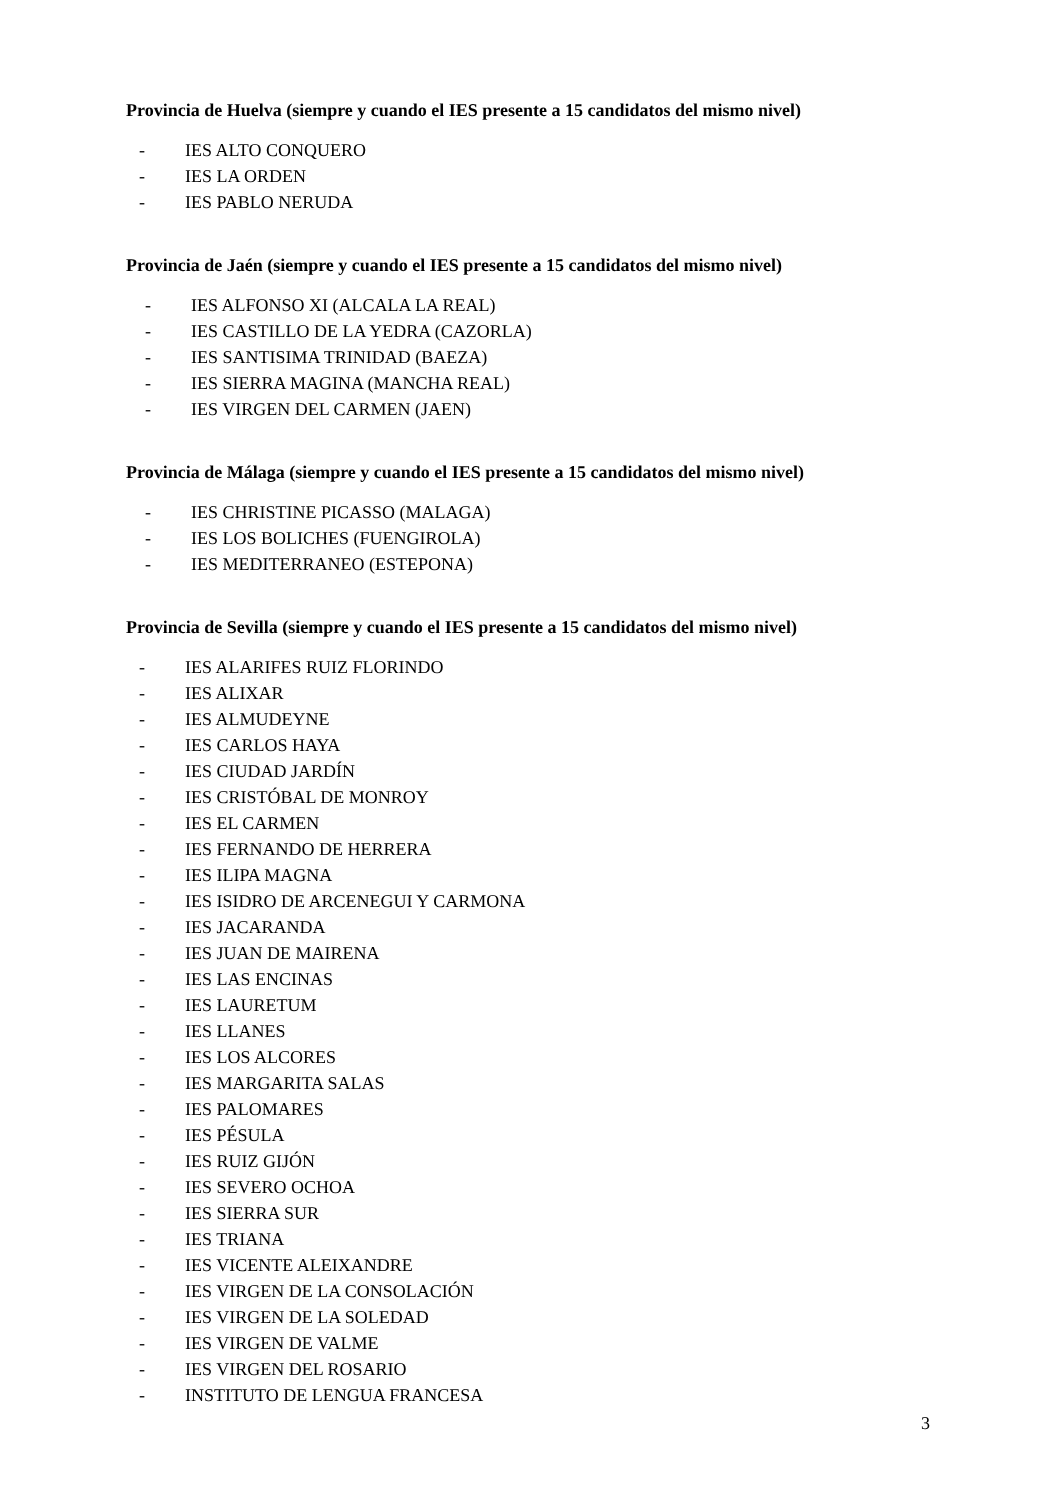Provincia de Huelva (siempre y cuando el IES presente a 15 candidatos del mismo nivel)
- IES ALTO CONQUERO
- IES LA ORDEN
- IES PABLO NERUDA
Provincia de Jaén (siempre y cuando el IES presente a 15 candidatos del mismo nivel)
- IES ALFONSO XI (ALCALA LA REAL)
- IES CASTILLO DE LA YEDRA (CAZORLA)
- IES SANTISIMA TRINIDAD (BAEZA)
- IES SIERRA MAGINA (MANCHA REAL)
- IES VIRGEN DEL CARMEN (JAEN)
Provincia de Málaga (siempre y cuando el IES presente a 15 candidatos del mismo nivel)
- IES CHRISTINE PICASSO (MALAGA)
- IES LOS BOLICHES (FUENGIROLA)
- IES MEDITERRANEO (ESTEPONA)
Provincia de Sevilla (siempre y cuando el IES presente a 15 candidatos del mismo nivel)
- IES ALARIFES RUIZ FLORINDO
- IES ALIXAR
- IES ALMUDEYNE
- IES CARLOS HAYA
- IES CIUDAD JARDÍN
- IES CRISTÓBAL DE MONROY
- IES EL CARMEN
- IES FERNANDO DE HERRERA
- IES ILIPA MAGNA
- IES ISIDRO DE ARCENEGUI Y CARMONA
- IES JACARANDA
- IES JUAN DE MAIRENA
- IES LAS ENCINAS
- IES LAURETUM
- IES LLANES
- IES LOS ALCORES
- IES MARGARITA SALAS
- IES PALOMARES
- IES PÉSULA
- IES RUIZ GIJÓN
- IES SEVERO OCHOA
- IES SIERRA SUR
- IES TRIANA
- IES VICENTE ALEIXANDRE
- IES VIRGEN DE LA CONSOLACIÓN
- IES VIRGEN DE LA SOLEDAD
- IES VIRGEN DE VALME
- IES VIRGEN DEL ROSARIO
- INSTITUTO DE LENGUA FRANCESA
3